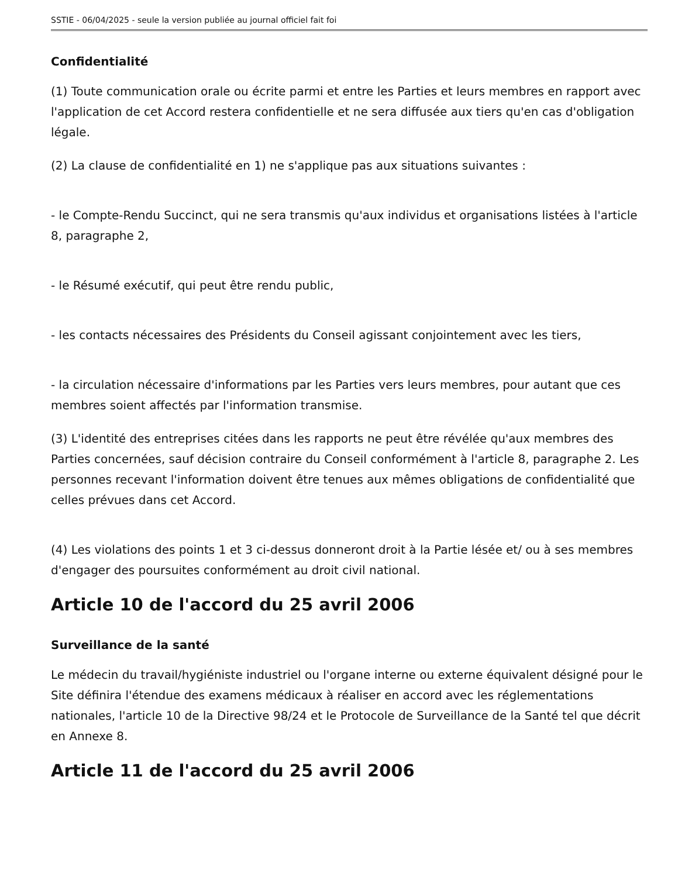SSTIE - 06/04/2025 - seule la version publiée au journal officiel fait foi
Confidentialité
(1) Toute communication orale ou écrite parmi et entre les Parties et leurs membres en rapport avec l'application de cet Accord restera confidentielle et ne sera diffusée aux tiers qu'en cas d'obligation légale.
(2) La clause de confidentialité en 1) ne s'applique pas aux situations suivantes :
- le Compte-Rendu Succinct, qui ne sera transmis qu'aux individus et organisations listées à l'article 8, paragraphe 2,
- le Résumé exécutif, qui peut être rendu public,
- les contacts nécessaires des Présidents du Conseil agissant conjointement avec les tiers,
- la circulation nécessaire d'informations par les Parties vers leurs membres, pour autant que ces membres soient affectés par l'information transmise.
(3) L'identité des entreprises citées dans les rapports ne peut être révélée qu'aux membres des Parties concernées, sauf décision contraire du Conseil conformément à l'article 8, paragraphe 2. Les personnes recevant l'information doivent être tenues aux mêmes obligations de confidentialité que celles prévues dans cet Accord.
(4) Les violations des points 1 et 3 ci-dessus donneront droit à la Partie lésée et/ ou à ses membres d'engager des poursuites conformément au droit civil national.
Article 10 de l'accord du 25 avril 2006
Surveillance de la santé
Le médecin du travail/hygiéniste industriel ou l'organe interne ou externe équivalent désigné pour le Site définira l'étendue des examens médicaux à réaliser en accord avec les réglementations nationales, l'article 10 de la Directive 98/24 et le Protocole de Surveillance de la Santé tel que décrit en Annexe 8.
Article 11 de l'accord du 25 avril 2006